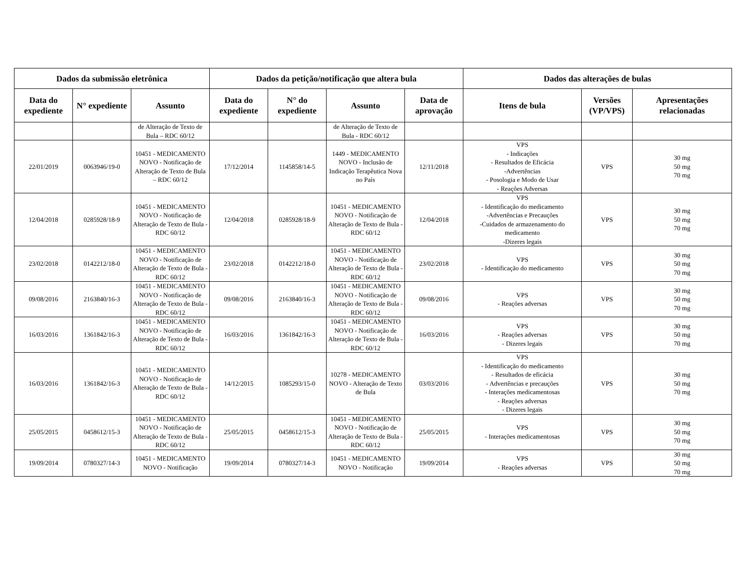| Dados da submissão eletrônica | | | Dados da petição/notificação que altera bula | | | | Dados das alterações de bulas | | |
| --- | --- | --- | --- | --- | --- | --- | --- | --- | --- |
| Data do expediente | N° expediente | Assunto | Data do expediente | N° do expediente | Assunto | Data de aprovação | Itens de bula | Versões (VP/VPS) | Apresentações relacionadas |
| | | de Alteração de Texto de Bula – RDC 60/12 | | | de Alteração de Texto de Bula - RDC 60/12 | | | | |
| 22/01/2019 | 0063946/19-0 | 10451 - MEDICAMENTO NOVO - Notificação de Alteração de Texto de Bula – RDC 60/12 | 17/12/2014 | 1145858/14-5 | 1449 - MEDICAMENTO NOVO - Inclusão de Indicação Terapêutica Nova no País | 12/11/2018 | VPS - Indicações - Resultados de Eficácia -Advertências - Posologia e Modo de Usar - Reações Adversas | VPS | 30 mg 50 mg 70 mg |
| 12/04/2018 | 0285928/18-9 | 10451 - MEDICAMENTO NOVO - Notificação de Alteração de Texto de Bula - RDC 60/12 | 12/04/2018 | 0285928/18-9 | 10451 - MEDICAMENTO NOVO - Notificação de Alteração de Texto de Bula - RDC 60/12 | 12/04/2018 | VPS - Identificação do medicamento -Advertências e Precauções -Cuidados de armazenamento do medicamento -Dizeres legais | VPS | 30 mg 50 mg 70 mg |
| 23/02/2018 | 0142212/18-0 | 10451 - MEDICAMENTO NOVO - Notificação de Alteração de Texto de Bula - RDC 60/12 | 23/02/2018 | 0142212/18-0 | 10451 - MEDICAMENTO NOVO - Notificação de Alteração de Texto de Bula - RDC 60/12 | 23/02/2018 | VPS - Identificação do medicamento | VPS | 30 mg 50 mg 70 mg |
| 09/08/2016 | 2163840/16-3 | 10451 - MEDICAMENTO NOVO - Notificação de Alteração de Texto de Bula - RDC 60/12 | 09/08/2016 | 2163840/16-3 | 10451 - MEDICAMENTO NOVO - Notificação de Alteração de Texto de Bula - RDC 60/12 | 09/08/2016 | VPS - Reações adversas | VPS | 30 mg 50 mg 70 mg |
| 16/03/2016 | 1361842/16-3 | 10451 - MEDICAMENTO NOVO - Notificação de Alteração de Texto de Bula - RDC 60/12 | 16/03/2016 | 1361842/16-3 | 10451 - MEDICAMENTO NOVO - Notificação de Alteração de Texto de Bula - RDC 60/12 | 16/03/2016 | VPS - Reações adversas - Dizeres legais | VPS | 30 mg 50 mg 70 mg |
| 16/03/2016 | 1361842/16-3 | 10451 - MEDICAMENTO NOVO - Notificação de Alteração de Texto de Bula - RDC 60/12 | 14/12/2015 | 1085293/15-0 | 10278 - MEDICAMENTO NOVO - Alteração de Texto de Bula | 03/03/2016 | VPS - Identificação do medicamento - Resultados de eficácia - Advertências e precauções - Interações medicamentosas - Reações adversas - Dizeres legais | VPS | 30 mg 50 mg 70 mg |
| 25/05/2015 | 0458612/15-3 | 10451 - MEDICAMENTO NOVO - Notificação de Alteração de Texto de Bula - RDC 60/12 | 25/05/2015 | 0458612/15-3 | 10451 - MEDICAMENTO NOVO - Notificação de Alteração de Texto de Bula - RDC 60/12 | 25/05/2015 | VPS - Interações medicamentosas | VPS | 30 mg 50 mg 70 mg |
| 19/09/2014 | 0780327/14-3 | 10451 - MEDICAMENTO NOVO - Notificação | 19/09/2014 | 0780327/14-3 | 10451 - MEDICAMENTO NOVO - Notificação | 19/09/2014 | VPS - Reações adversas | VPS | 30 mg 50 mg 70 mg |